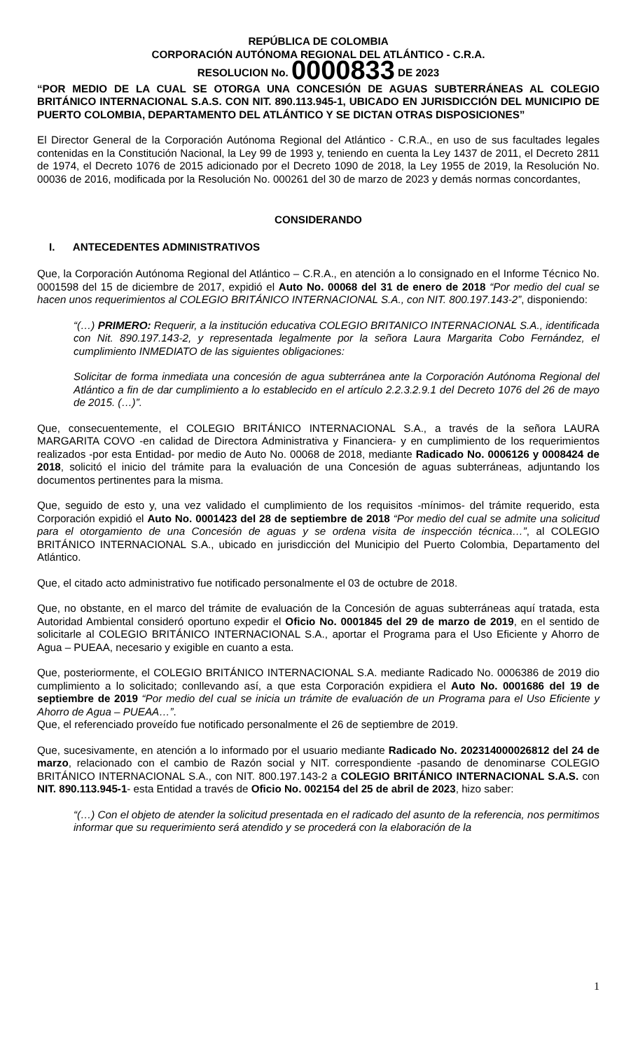REPÚBLICA DE COLOMBIA
CORPORACIÓN AUTÓNOMA REGIONAL DEL ATLÁNTICO - C.R.A.
RESOLUCION No. 0000833 DE 2023
“POR MEDIO DE LA CUAL SE OTORGA UNA CONCESIÓN DE AGUAS SUBTERRÁNEAS AL COLEGIO BRITÁNICO INTERNACIONAL S.A.S. CON NIT. 890.113.945-1, UBICADO EN JURISDICCIÓN DEL MUNICIPIO DE PUERTO COLOMBIA, DEPARTAMENTO DEL ATLÁNTICO Y SE DICTAN OTRAS DISPOSICIONES”
El Director General de la Corporación Autónoma Regional del Atlántico - C.R.A., en uso de sus facultades legales contenidas en la Constitución Nacional, la Ley 99 de 1993 y, teniendo en cuenta la Ley 1437 de 2011, el Decreto 2811 de 1974, el Decreto 1076 de 2015 adicionado por el Decreto 1090 de 2018, la Ley 1955 de 2019, la Resolución No. 00036 de 2016, modificada por la Resolución No. 000261 del 30 de marzo de 2023 y demás normas concordantes,
CONSIDERANDO
I. ANTECEDENTES ADMINISTRATIVOS
Que, la Corporación Autónoma Regional del Atlántico – C.R.A., en atención a lo consignado en el Informe Técnico No. 0001598 del 15 de diciembre de 2017, expidió el Auto No. 00068 del 31 de enero de 2018 “Por medio del cual se hacen unos requerimientos al COLEGIO BRITÁNICO INTERNACIONAL S.A., con NIT. 800.197.143-2”, disponiendo:
“(…) PRIMERO: Requerir, a la institución educativa COLEGIO BRITANICO INTERNACIONAL S.A., identificada con Nit. 890.197.143-2, y representada legalmente por la señora Laura Margarita Cobo Fernández, el cumplimiento INMEDIATO de las siguientes obligaciones:
Solicitar de forma inmediata una concesión de agua subterránea ante la Corporación Autónoma Regional del Atlántico a fin de dar cumplimiento a lo establecido en el artículo 2.2.3.2.9.1 del Decreto 1076 del 26 de mayo de 2015. (…)”.
Que, consecuentemente, el COLEGIO BRITÁNICO INTERNACIONAL S.A., a través de la señora LAURA MARGARITA COVO -en calidad de Directora Administrativa y Financiera- y en cumplimiento de los requerimientos realizados -por esta Entidad- por medio de Auto No. 00068 de 2018, mediante Radicado No. 0006126 y 0008424 de 2018, solicitó el inicio del trámite para la evaluación de una Concesión de aguas subterráneas, adjuntando los documentos pertinentes para la misma.
Que, seguido de esto y, una vez validado el cumplimiento de los requisitos -mínimos- del trámite requerido, esta Corporación expidió el Auto No. 0001423 del 28 de septiembre de 2018 “Por medio del cual se admite una solicitud para el otorgamiento de una Concesión de aguas y se ordena visita de inspección técnica…”, al COLEGIO BRITÁNICO INTERNACIONAL S.A., ubicado en jurisdicción del Municipio del Puerto Colombia, Departamento del Atlántico.
Que, el citado acto administrativo fue notificado personalmente el 03 de octubre de 2018.
Que, no obstante, en el marco del trámite de evaluación de la Concesión de aguas subterráneas aquí tratada, esta Autoridad Ambiental consideró oportuno expedir el Oficio No. 0001845 del 29 de marzo de 2019, en el sentido de solicitarle al COLEGIO BRITÁNICO INTERNACIONAL S.A., aportar el Programa para el Uso Eficiente y Ahorro de Agua – PUEAA, necesario y exigible en cuanto a esta.
Que, posteriormente, el COLEGIO BRITÁNICO INTERNACIONAL S.A. mediante Radicado No. 0006386 de 2019 dio cumplimiento a lo solicitado; conllevando así, a que esta Corporación expidiera el Auto No. 0001686 del 19 de septiembre de 2019 “Por medio del cual se inicia un trámite de evaluación de un Programa para el Uso Eficiente y Ahorro de Agua – PUEAA…”.
Que, el referenciado proveído fue notificado personalmente el 26 de septiembre de 2019.
Que, sucesivamente, en atención a lo informado por el usuario mediante Radicado No. 202314000026812 del 24 de marzo, relacionado con el cambio de Razón social y NIT. correspondiente -pasando de denominarse COLEGIO BRITÁNICO INTERNACIONAL S.A., con NIT. 800.197.143-2 a COLEGIO BRITÁNICO INTERNACIONAL S.A.S. con NIT. 890.113.945-1- esta Entidad a través de Oficio No. 002154 del 25 de abril de 2023, hizo saber:
“(…) Con el objeto de atender la solicitud presentada en el radicado del asunto de la referencia, nos permitimos informar que su requerimiento será atendido y se procederá con la elaboración de la
1